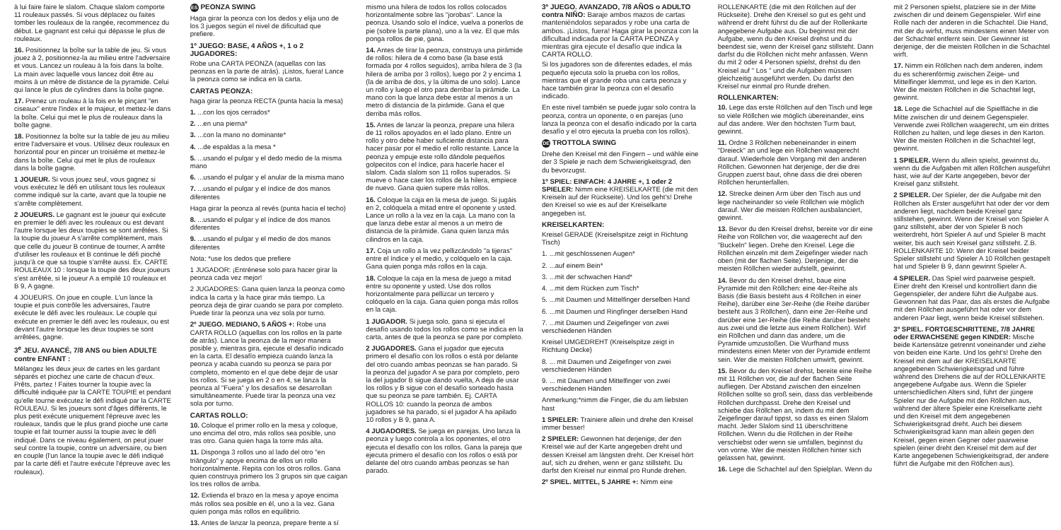à lui faire faire le slalom. Chaque slalom comporte 11 rouleaux passés. Si vous déplacez ou faites tomber les rouleaux de la rangée, recommencez du début. Le gagnant est celui qui dépasse le plus de rouleaux.
16. Positionnez la boîte sur la table de jeu. Si vous jouez à 2, positionnez-la au milieu entre l'adversaire et vous. Lancez un rouleau à la fois dans la boîte. La main avec laquelle vous lancez doit être au moins à un mètre de distance de la pyramide. Celui qui lance le plus de cylindres dans la boîte gagne.
17. Prenez un rouleau à la fois en le pinçant "en ciseaux" entre l'index et le majeur, et mettez-le dans la boîte. Celui qui met le plus de rouleaux dans la boîte gagne.
18. Positionnez la boîte sur la table de jeu au milieu entre l'adversaire et vous. Utilisez deux rouleaux en horizontal pour en pincer un troisième et mettez-le dans la boîte. Celui qui met le plus de rouleaux dans la boîte gagne.
1 JOUEUR. Si vous jouez seul, vous gagnez si vous exécutez le défi en utilisant tous les rouleaux comme indiqué sur la carte, avant que la toupie ne s'arrête complètement.
2 JOUEURS. Le gagnant est le joueur qui exécute en premier le défi avec les rouleaux ou est devant l'autre lorsque les deux toupies se sont arrêtées. Si la toupie du joueur A s'arrête complètement, mais que celle du joueur B continue de tourner, A arrête d'utiliser les rouleaux et B continue le défi pioché jusqu'à ce que sa toupie s'arrête aussi. Ex. CARTE ROULEAUX 10 : lorsque la toupie des deux joueurs s'est arrêtée, si le joueur A a empilé 10 rouleaux et B 9, A gagne.
4 JOUEURS. On joue en couple. L'un lance la toupie et puis contrôle les adversaires, l'autre exécute le défi avec les rouleaux. Le couple qui exécute en premier le défi avec les rouleaux, ou est devant l'autre lorsque les deux toupies se sont arrêtées, gagne.
3<sup>e</sup> JEU. AVANCÉ, 7/8 ANS ou bien ADULTE contre ENFANT :
Mélangez les deux jeux de cartes en les gardant séparés et piochez une carte de chacun d'eux. Prêts, partez ! Faites tourner la toupie avec la difficulté indiquée par la CARTE TOUPIE et pendant qu'elle tourne exécutez le défi indiqué par la CARTE ROULEAU. Si les joueurs sont d'âges différents, le plus petit exécute uniquement l'épreuve avec les rouleaux, tandis que le plus grand pioche une carte toupie et fait tourner aussi la toupie avec le défi indiqué. Dans ce niveau également, on peut jouer seul contre la toupie, contre un adversaire, ou bien en couple (l'un lance la toupie avec le défi indiqué par la carte défi et l'autre exécute l'épreuve avec les rouleaux).
ES PEONZA SWING
Haga girar la peonza con los dedos y elija uno de los 3 juegos según el nivel de dificultad que prefiere.
1º JUEGO: BASE, 4 AÑOS +, 1 o 2 JUGADORES:
Robe una CARTA PEONZA (aquellas con las peonzas en la parte de atrás). ¡Listos, fuera! Lance la peonza como se indica en la carta.
CARTAS PEONZA:
haga girar la peonza RECTA (punta hacia la mesa)
1. ...con los ojos cerrados*
2. ...en una pierna*
3. ...con la mano no dominante*
4. ...de espaldas a la mesa *
5. ...usando el pulgar y el dedo medio de la misma mano
6. ...usando el pulgar y el anular de la misma mano
7. ...usando el pulgar y el índice de dos manos diferentes
Haga girar la peonza al revés (punta hacia el techo)
8. ...usando el pulgar y el índice de dos manos diferentes
9. ...usando el pulgar y el medio de dos manos diferentes
Nota: *use los dedos que prefiere
1 JUGADOR: ¡Entrénese solo para hacer girar la peonza cada vez mejor!
2 JUGADORES: Gana quien lanza la peonza como indica la carta y la hace girar más tiempo. La peonza deja de girar cuando se para por completo. Puede tirar la peonza una vez sola por turno.
2º JUEGO. MEDIANO, 5 AÑOS +: Robe una CARTA ROLLO (aquellas con los rollos en la parte de atrás). Lance la peonza de la mejor manera posible y, mientras gira, ejecute el desafío indicado en la carta. El desafío empieza cuando lanza la peonza y acaba cuando su peonza se para por completo, momento en el que debe dejar de usar los rollos. Si se juega en 2 o en 4, se lanza la peonza al "Fuera" y los desafíos se desarrollan simultáneamente. Puede tirar la peonza una vez sola por turno.
CARTAS ROLLO:
10. Coloque el primer rollo en la mesa y coloque, uno encima del otro, más rollos sea posible, uno tras otro. Gana quien haga la torre más alta.
11. Disponga 3 rollos uno al lado del otro "en triángulo" y apoye encima de ellos un rollo horizontalmente. Repita con los otros rollos. Gana quien construya primero los 3 grupos sin que caigan los tres rollos de arriba.
12. Extienda el brazo en la mesa y apoye encima más rollos sea posible en él, uno a la vez. Gana quien ponga más rollos en equilibrio.
13. Antes de lanzar la peonza, prepare frente a sí
mismo una hilera de todos los rollos colocados horizontalmente sobre las "jorobas". Lance la peonza. Usando solo el índice, vuelva a ponerlos de pie (sobre la parte plana), uno a la vez. El que más ponga rollos de pie, gana.
14. Antes de tirar la peonza, construya una pirámide de rollos: hilera de 4 como base (la base está formada por 4 rollos seguidos), arriba hilera de 3 (la hilera de arriba por 3 rollos), luego por 2 y encima 1 (la de arriba de dos, y la última de uno solo). Lance un rollo y luego el otro para derribar la pirámide. La mano con la que lanza debe estar al menos a un metro di distancia de la pirámide. Gana el que derriba más rollos.
15. Antes de lanzar la peonza, prepare una hilera de 11 rollos apoyados en el lado plano. Entre un rollo y otro debe haber suficiente distancia para hacer pasar por el medio el rollo restante. Lance la peonza y empuje este rollo dándole pequeños golpecitos con el índice, para hacerle hacer el slalom. Cada slalom son 11 rollos superados. Si mueve o hace caer los rollos de la hilera, empiece de nuevo. Gana quien supere más rollos.
16. Coloque la caja en la mesa de juego. Si jugáis en 2, colóquela a mitad entre el oponente y usted. Lance un rollo a la vez en la caja. La mano con la que lanza debe estar al menos a un metro de distancia de la pirámide. Gana quien lanza más cilindros en la caja.
17. Coja un rollo a la vez pellizcándolo "a tijeras" entre el índice y el medio, y colóquelo en la caja. Gana quien ponga más rollos en la caja.
18. Coloque la caja en la mesa de juego a mitad entre su oponente y usted. Use dos rollos horizontalmente para pellizcar un tercero y colóquelo en la caja. Gana quien ponga más rollos en la caja.
1 JUGADOR. Si juega solo, gana si ejecuta el desafío usando todos los rollos como se indica en la carta, antes de que la peonza se pare por completo.
2 JUGADORES. Gana el jugador que ejecuta primero el desafío con los rollos o está por delante del otro cuando ambas peonzas se han parado. Si la peonza del jugador A se para por completo, pero la del jugador B sigue dando vuelta, A deja de usar los rollos y B sigue con el desafío sorteado hasta que su peonza se pare también. Ej. CARTA ROLLOS 10: cuando la peonza de ambos jugadores se ha parado, si el jugador A ha apilado 10 rollos y B 9, gana A.
4 JUGADORES. Se juega en parejas. Uno lanza la peonza y luego controla a los oponentes, el otro ejecuta el desafío con los rollos. Gana la pareja que ejecuta primero el desafío con los rollos o está por delante del otro cuando ambas peonzas se han parado.
3º JUEGO. AVANZADO, 7/8 AÑOS o ADULTO contra NIÑO: Baraje ambos mazos de cartas manteniéndolos separados y robe una carta de ambos. ¡Listos, fuera! Haga girar la peonza con la dificultad indicada por la CARTA PEONZA y mientras gira ejecute el desafío que indica la CARTA ROLLO.
Si los jugadores son de diferentes edades, el más pequeño ejecuta solo la prueba con los rollos, mientras que el grande roba una carta peonza y hace también girar la peonza con el desafío indicado.
En este nivel también se puede jugar solo contra la peonza, contra un oponente, o en parejas (uno lanza la peonza con el desafío indicado por la carta desafío y el otro ejecuta la prueba con los rollos).
DE TROTTOLA SWING
Drehe den Kreisel mit den Fingern – und wähle eine der 3 Spiele je nach dem Schwierigkeitsgrad, den du bevorzugst.
1º SPIEL: EINFACH: 4 JAHRE +, 1 oder 2 SPIELER: Nimm eine KREISELKARTE (die mit den Kreiseln auf der Rückseite). Und los geht's! Drehe den Kreisel so wie es auf der Kreiselkarte angegeben ist.
KREISELKARTEN:
Kreisel GERADE (Kreiselspitze zeigt in Richtung Tisch)
1. ...mit geschlossenen Augen*
2. ...auf einem Bein*
3. ...mit der schwachen Hand*
4. ...mit dem Rücken zum Tisch*
5. ...mit Daumen und Mittelfinger derselben Hand
6. ...mit Daumen und Ringfinger derselben Hand
7. ...mit Daumen und Zeigefinger von zwei verschiedenen Händen
Kreisel UMGEDREHT (Kreiselspitze zeigt in Richtung Decke)
8. ... mit Daumen und Zeigefinger von zwei verschiedenen Händen
9. ... mit Daumen und Mittelfinger von zwei verschiedenen Händen
Anmerkung:*nimm die Finger, die du am liebsten hast
1 SPIELER: Trainiere allein und drehe den Kreisel immer besser!
2 SPIELER: Gewonnen hat derjenige, der den Kreisel wie auf der Karte angegeben dreht und dessen Kreisel am längsten dreht. Der Kreisel hört auf, sich zu drehen, wenn er ganz stillsteht. Du darfst den Kreisel nur einmal pro Runde drehen.
2º SPIEL. MITTEL, 5 JAHRE +: Nimm eine
ROLLENKARTE (die mit den Röllchen auf der Rückseite). Drehe den Kreisel so gut es geht und während er dreht führst du die auf der Rollenkarte angegebene Aufgabe aus. Du beginnst mit der Aufgabe, wenn du den Kreisel drehst und du beendest sie, wenn der Kreisel ganz stillsteht. Dann darfst du die Röllchen nicht mehr anfassen. Wenn du mit 2 oder 4 Personen spielst, drehst du den Kreisel auf " Los " und die Aufgaben müssen gleichzeitig ausgeführt werden. Du darfst den Kreisel nur einmal pro Runde drehen.
ROLLENKARTEN:
10. Lege das erste Röllchen auf den Tisch und lege so viele Röllchen wie möglich übereinander, eins auf das andere. Wer den höchsten Turm baut, gewinnt.
11. Ordne 3 Röllchen nebeneinander in einem "Dreieck" an und lege ein Röllchen waagerecht darauf. Wiederhole den Vorgang mit den anderen Röllchen. Gewonnen hat derjenige, der die drei Gruppen zuerst baut, ohne dass die drei oberen Röllchen herunterfallen.
12. Strecke deinen Arm über den Tisch aus und lege nacheinander so viele Röllchen wie möglich darauf. Wer die meisten Röllchen ausbalanciert, gewinnt.
13. Bevor du den Kreisel drehst, bereite vor dir eine Reihe von Röllchen vor, die waagerecht auf den "Buckeln" liegen. Drehe den Kreisel. Lege die Röllchen einzeln mit dem Zeigefinger wieder nach oben (mit der flachen Seite). Derjenige, der die meisten Röllchen wieder aufstellt, gewinnt.
14. Bevor du den Kreisel drehst, baue eine Pyramide mit den Röllchen: eine 4er-Reihe als Basis (die Basis besteht aus 4 Röllchen in einer Reihe), darüber eine 3er-Reihe (die Reihe darüber besteht aus 3 Röllchen), dann eine 2er-Reihe und darüber eine 1er-Reihe (die Reihe darüber besteht aus zwei und die letzte aus einem Röllchen). Wirf ein Röllchen und dann das andere, um die Pyramide umzustoßen. Die Wurfhand muss mindestens einen Meter von der Pyramide entfernt sein. Wer die meisten Röllchen umwirft, gewinnt.
15. Bevor du den Kreisel drehst, bereite eine Reihe mit 11 Röllchen vor, die auf der flachen Seite aufliegen. Der Abstand zwischen den einzelnen Röllchen sollte so groß sein, dass das verbleibende Röllchen durchpasst. Drehe den Kreisel und schiebe das Röllchen an, indem du mit dem Zeigefinger darauf tippst, so dass es einen Slalom macht. Jeder Slalom sind 11 überschrittene Röllchen. Wenn du die Röllchen in der Reihe verschiebst oder wenn sie umfallen, beginnst du von vorne. Wer die meisten Röllchen hinter sich gelassen hat, gewinnt.
16. Lege die Schachtel auf den Spielplan. Wenn du
mit 2 Personen spielst, platziere sie in der Mitte zwischen dir und deinem Gegenspieler. Wirf eine Rolle nach der anderen in die Schachtel. Die Hand, mit der du wirfst, muss mindestens einen Meter von der Schachtel entfernt sein. Der Gewinner ist derjenige, der die meisten Röllchen in die Schachtel wirft.
17. Nimm ein Röllchen nach dem anderen, indem du es scherenförmig zwischen Zeige- und Mittelfinger klemmst, und lege es in den Karton. Wer die meisten Röllchen in die Schachtel legt, gewinnt.
18. Lege die Schachtel auf die Spielfläche in die Mitte zwischen dir und deinem Gegenspieler. Verwende zwei Röllchen waagerecht, um ein drittes Röllchen zu halten, und lege dieses in den Karton. Wer die meisten Röllchen in die Schachtel legt, gewinnt.
1 SPIELER. Wenn du allein spielst, gewinnst du, wenn du die Aufgaben mit allen Röllchen ausgeführt hast, wie auf der Karte angegeben, bevor der Kreisel ganz stillsteht.
2 SPIELER. Der Spieler, der die Aufgabe mit den Röllchen als Erster ausgeführt hat oder der vor dem anderen liegt, nachdem beide Kreisel ganz stillstehen, gewinnt. Wenn der Kreisel von Spieler A ganz stillsteht, aber der von Spieler B noch weiterdreht, hört Spieler A auf und Spieler B macht weiter, bis auch sein Kreisel ganz stillsteht. Z.B. ROLLENKARTE 10: Wenn der Kreisel beider Spieler stillsteht und Spieler A 10 Röllchen gestapelt hat und Spieler B 9, dann gewinnt Spieler A.
4 SPIELER. Das Spiel wird paarweise gespielt. Einer dreht den Kreisel und kontrolliert dann die Gegenspieler, der andere führt die Aufgabe aus. Gewonnen hat das Paar, das als erstes die Aufgabe mit den Röllchen ausgeführt hat oder vor dem anderen Paar liegt, wenn beide Kreisel stillstehen.
3º SPIEL. FORTGESCHRITTENE, 7/8 JAHRE oder ERWACHSENE gegen KINDER: Mische beide Kartensätze getrennt voneinander und ziehe von beiden eine Karte. Und los geht's! Drehe den Kreisel mit dem auf der KREISELKARTE angegebenen Schwierigkeitsgrad und führe während des Drehens die auf der ROLLENKARTE angegebene Aufgabe aus. Wenn die Spieler unterschiedlichen Alters sind, führt der jüngere Spieler nur die Aufgabe mit den Röllchen aus, während der ältere Spieler eine Kreiselkarte zieht und den Kreisel mit dem angegebenen Schwierigkeitsgrad dreht. Auch bei diesem Schwierigkeitsgrad kann man allein gegen den Kreisel, gegen einen Gegner oder paarweise spielen (einer dreht den Kreisel mit dem auf der Karte angegebenen Schwierigkeitsgrad, der andere führt die Aufgabe mit den Röllchen aus).